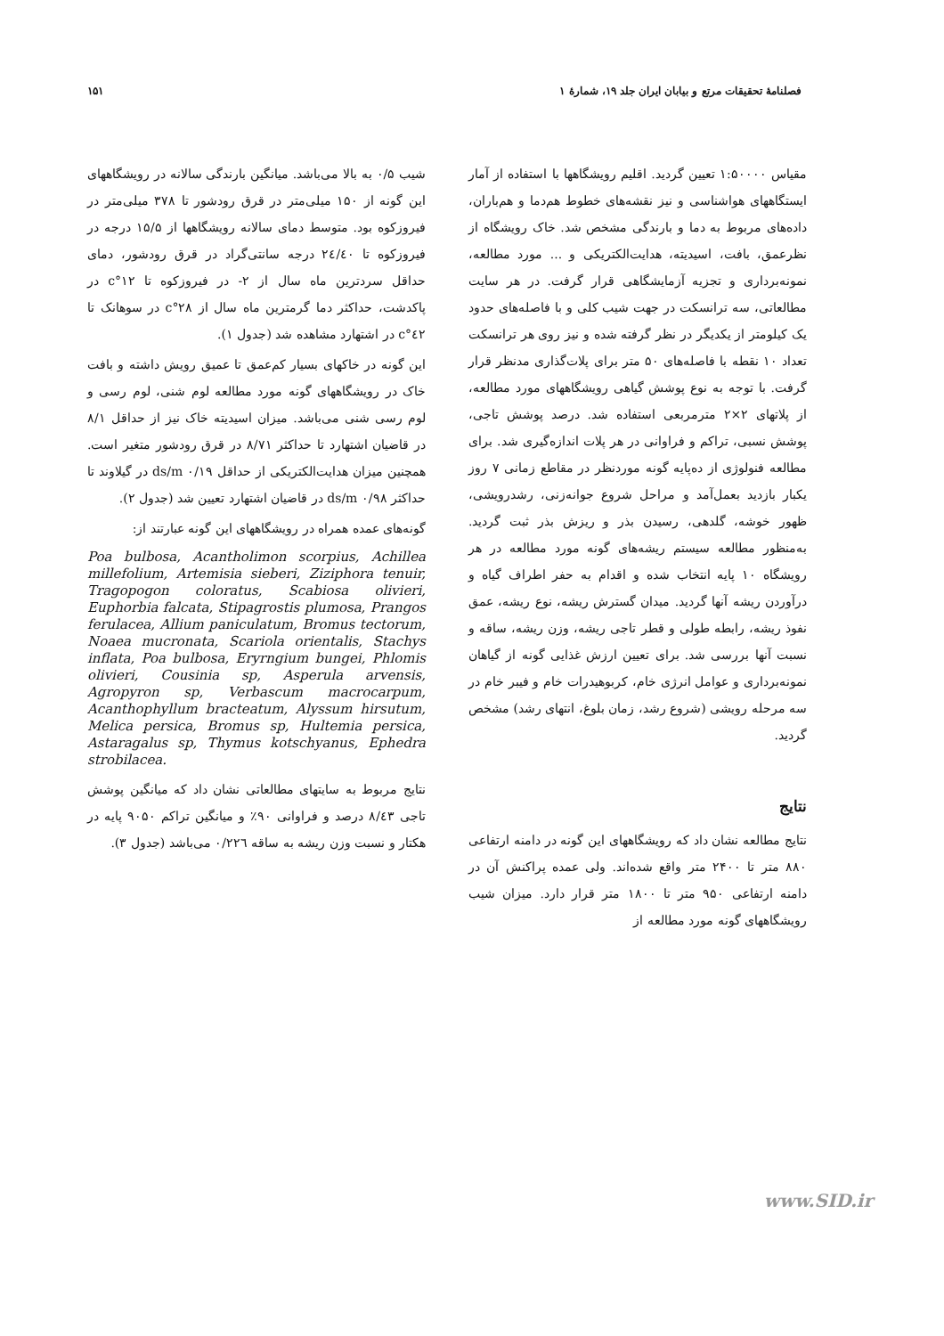فصلنامهٔ تحقیقات مرتع و بیابان ایران جلد ۱۹، شمارهٔ ۱ ۱۵۱
مقیاس ۱:۵۰۰۰۰ تعیین گردید. اقلیم رویشگاهها با استفاده از آمار ایستگاههای هواشناسی و نیز نقشه‌های خطوط هم‌دما و هم‌باران، داده‌های مربوط به دما و بارندگی مشخص شد. خاک رویشگاه از نظرعمق، بافت، اسیدیته، هدایت‌الکتریکی و ... مورد مطالعه، نمونه‌برداری و تجزیه آزمایشگاهی قرار گرفت. در هر سایت مطالعاتی، سه ترانسکت در جهت شیب کلی و با فاصله‌های حدود یک کیلومتر از یکدیگر در نظر گرفته شده و نیز روی هر ترانسکت تعداد ۱۰ نقطه با فاصله‌های ۵۰ متر برای پلات‌گذاری مدنظر قرار گرفت. با توجه به نوع پوشش گیاهی رویشگاههای مورد مطالعه، از پلاتهای ۲×۲ مترمربعی استفاده شد. درصد پوشش تاجی، پوشش نسبی، تراکم و فراوانی در هر پلات اندازه‌گیری شد. برای مطالعه فنولوژی از ده‌پایه گونه موردنظر در مقاطع زمانی ۷ روز یکبار بازدید بعمل‌آمد و مراحل شروع جوانه‌زنی، رشدرویشی، ظهور خوشه، گلدهی، رسیدن بذر و ریزش بذر ثبت گردید. به‌منظور مطالعه سیستم ریشه‌های گونه مورد مطالعه در هر رویشگاه ۱۰ پایه انتخاب شده و اقدام به حفر اطراف گیاه و درآوردن ریشه آنها گردید. میدان گسترش ریشه، نوع ریشه، عمق نفوذ ریشه، رابطه طولی و قطر تاجی ریشه، وزن ریشه، ساقه و نسبت آنها بررسی شد. برای تعیین ارزش غذایی گونه از گیاهان نمونه‌برداری و عوامل انرژی خام، کربوهیدرات خام و فیبر خام در سه مرحله رویشی (شروع رشد، زمان بلوغ، انتهای رشد) مشخص گردید.
نتایج
نتایج مطالعه نشان داد که رویشگاههای این گونه در دامنه ارتفاعی ۸۸۰ متر تا ۲۴۰۰ متر واقع شده‌اند. ولی عمده پراکنش آن در دامنه ارتفاعی ۹۵۰ متر تا ۱۸۰۰ متر قرار دارد. میزان شیب رویشگاههای گونه مورد مطالعه از
شیب ۰/۵ به بالا می‌باشد. میانگین بارندگی سالانه در رویشگاههای این گونه از ۱۵۰ میلی‌متر در قرق رودشور تا ۳۷۸ میلی‌متر در فیروزکوه بود. متوسط دمای سالانه رویشگاهها از ۱۵/۵ درجه در فیروزکوه تا ۲٤/٤۰ درجه سانتی‌گراد در قرق رودشور، دمای حداقل سردترین ماه سال از ۲- در فیروزکوه تا ۱۲°c در پاکدشت، حداکثر دما گرمترین ماه سال از ۲۸°c در سوهانک تا ٤۲°c در اشتهارد مشاهده شد (جدول ۱).
این گونه در خاکهای بسیار کم‌عمق تا عمیق رویش داشته و بافت خاک در رویشگاههای گونه مورد مطالعه لوم شنی، لوم رسی و لوم رسی شنی می‌باشد. میزان اسیدیته خاک نیز از حداقل ۸/۱ در قاضیان اشتهارد تا حداکثر ۸/۷۱ در قرق رودشور متغیر است. همچنین میزان هدایت‌الکتریکی از حداقل ds/m ۰/۱۹ در گیلاوند تا حداکثر ds/m ۰/۹۸ در قاضیان اشتهارد تعیین شد (جدول ۲).
گونه‌های عمده همراه در رویشگاههای این گونه عبارتند از:
Poa bulbosa, Acantholimon scorpius, Achillea millefolium, Artemisia sieberi, Ziziphora tenuir, Tragopogon coloratus, Scabiosa olivieri, Euphorbia falcata, Stipagrostis plumosa, Prangos ferulacea, Allium paniculatum, Bromus tectorum, Noaea mucronata, Scariola orientalis, Stachys inflata, Poa bulbosa, Eryrngium bungei, Phlomis olivieri, Cousinia sp, Asperula arvensis, Agropyron sp, Verbascum macrocarpum, Acanthophyllum bracteatum, Alyssum hirsutum, Melica persica, Bromus sp, Hultemia persica, Astaragalus sp, Thymus kotschyanus, Ephedra strobilacea.
نتایج مربوط به سایتهای مطالعاتی نشان داد که میانگین پوشش تاجی ۸/٤۳ درصد و فراوانی ۹۰٪ و میانگین تراکم ۹۰۵۰ پایه در هکتار و نسبت وزن ریشه به ساقه ۰/۲۲٦ می‌باشد (جدول ۳).
www.SID.ir